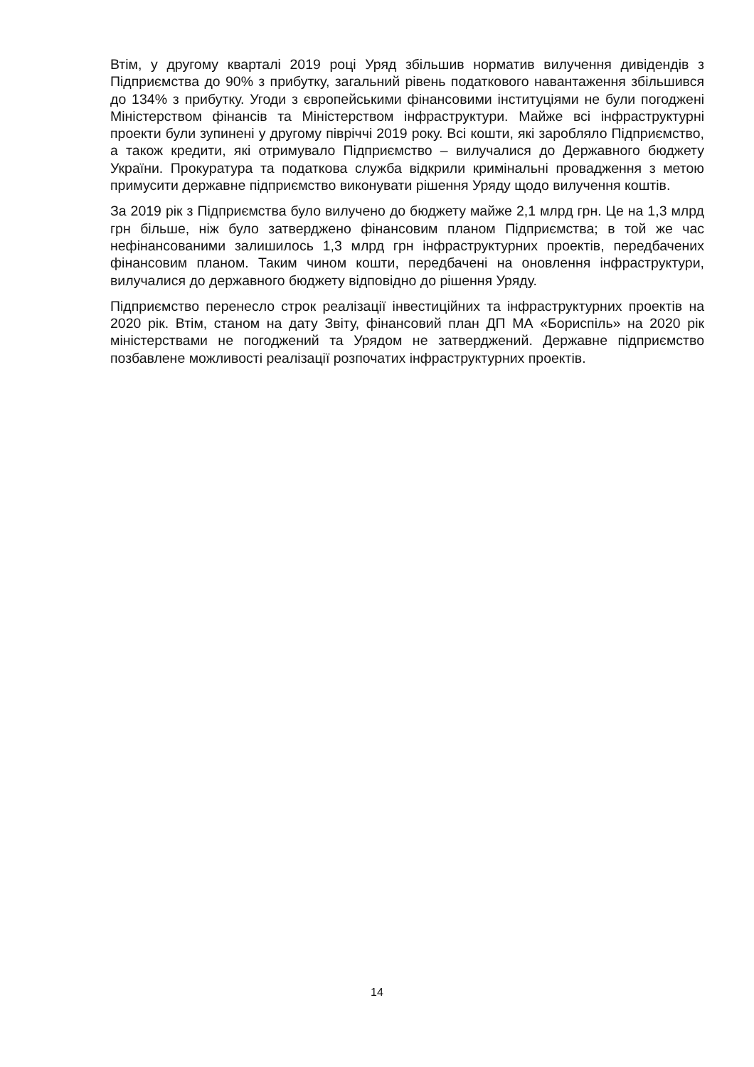Втім, у другому кварталі 2019 році Уряд збільшив норматив вилучення дивідендів з Підприємства до 90% з прибутку, загальний рівень податкового навантаження збільшився до 134% з прибутку. Угоди з європейськими фінансовими інституціями не були погоджені Міністерством фінансів та Міністерством інфраструктури. Майже всі інфраструктурні проекти були зупинені у другому півріччі 2019 року. Всі кошти, які заробляло Підприємство, а також кредити, які отримувало Підприємство – вилучалися до Державного бюджету України. Прокуратура та податкова служба відкрили кримінальні провадження з метою примусити державне підприємство виконувати рішення Уряду щодо вилучення коштів.
За 2019 рік з Підприємства було вилучено до бюджету майже 2,1 млрд грн. Це на 1,3 млрд грн більше, ніж було затверджено фінансовим планом Підприємства; в той же час нефінансованими залишилось 1,3 млрд грн інфраструктурних проектів, передбачених фінансовим планом. Таким чином кошти, передбачені на оновлення інфраструктури, вилучалися до державного бюджету відповідно до рішення Уряду.
Підприємство перенесло строк реалізації інвестиційних та інфраструктурних проектів на 2020 рік. Втім, станом на дату Звіту, фінансовий план ДП МА «Бориспіль» на 2020 рік міністерствами не погоджений та Урядом не затверджений. Державне підприємство позбавлене можливості реалізації розпочатих інфраструктурних проектів.
14